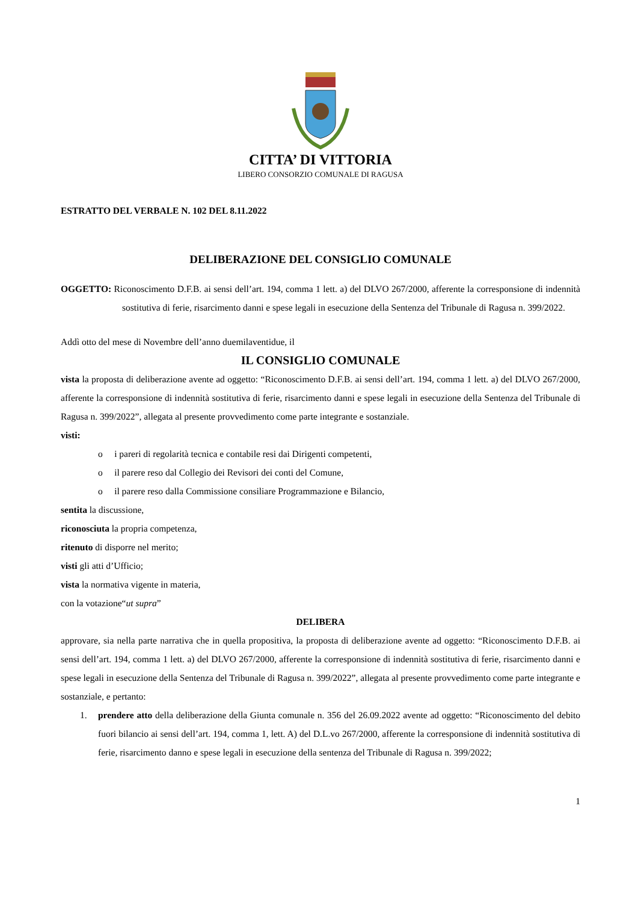CITTA’ DI VITTORIA
LIBERO CONSORZIO COMUNALE DI RAGUSA
ESTRATTO DEL VERBALE N. 102 DEL 8.11.2022
DELIBERAZIONE DEL CONSIGLIO COMUNALE
OGGETTO: Riconoscimento D.F.B. ai sensi dell’art. 194, comma 1 lett. a) del DLVO 267/2000, afferente la corresponsione di indennità sostitutiva di ferie, risarcimento danni e spese legali in esecuzione della Sentenza del Tribunale di Ragusa n. 399/2022.
Addì otto del mese di Novembre dell’anno duemilaventidue, il
IL CONSIGLIO COMUNALE
vista la proposta di deliberazione avente ad oggetto: “Riconoscimento D.F.B. ai sensi dell’art. 194, comma 1 lett. a) del DLVO 267/2000, afferente la corresponsione di indennità sostitutiva di ferie, risarcimento danni e spese legali in esecuzione della Sentenza del Tribunale di Ragusa n. 399/2022”, allegata al presente provvedimento come parte integrante e sostanziale.
visti:
o i pareri di regolarità tecnica e contabile resi dai Dirigenti competenti,
o il parere reso dal Collegio dei Revisori dei conti del Comune,
o il parere reso dalla Commissione consiliare Programmazione e Bilancio,
sentita la discussione,
riconosciuta la propria competenza,
ritenuto di disporre nel merito;
visti gli atti d’Ufficio;
vista la normativa vigente in materia,
con la votazione“ut supra”
DELIBERA
approvare, sia nella parte narrativa che in quella propositiva, la proposta di deliberazione avente ad oggetto: “Riconoscimento D.F.B. ai sensi dell’art. 194, comma 1 lett. a) del DLVO 267/2000, afferente la corresponsione di indennità sostitutiva di ferie, risarcimento danni e spese legali in esecuzione della Sentenza del Tribunale di Ragusa n. 399/2022”, allegata al presente provvedimento come parte integrante e sostanziale, e pertanto:
1. prendere atto della deliberazione della Giunta comunale n. 356 del 26.09.2022 avente ad oggetto: “Riconoscimento del debito fuori bilancio ai sensi dell’art. 194, comma 1, lett. A) del D.L.vo 267/2000, afferente la corresponsione di indennità sostitutiva di ferie, risarcimento danno e spese legali in esecuzione della sentenza del Tribunale di Ragusa n. 399/2022;
1